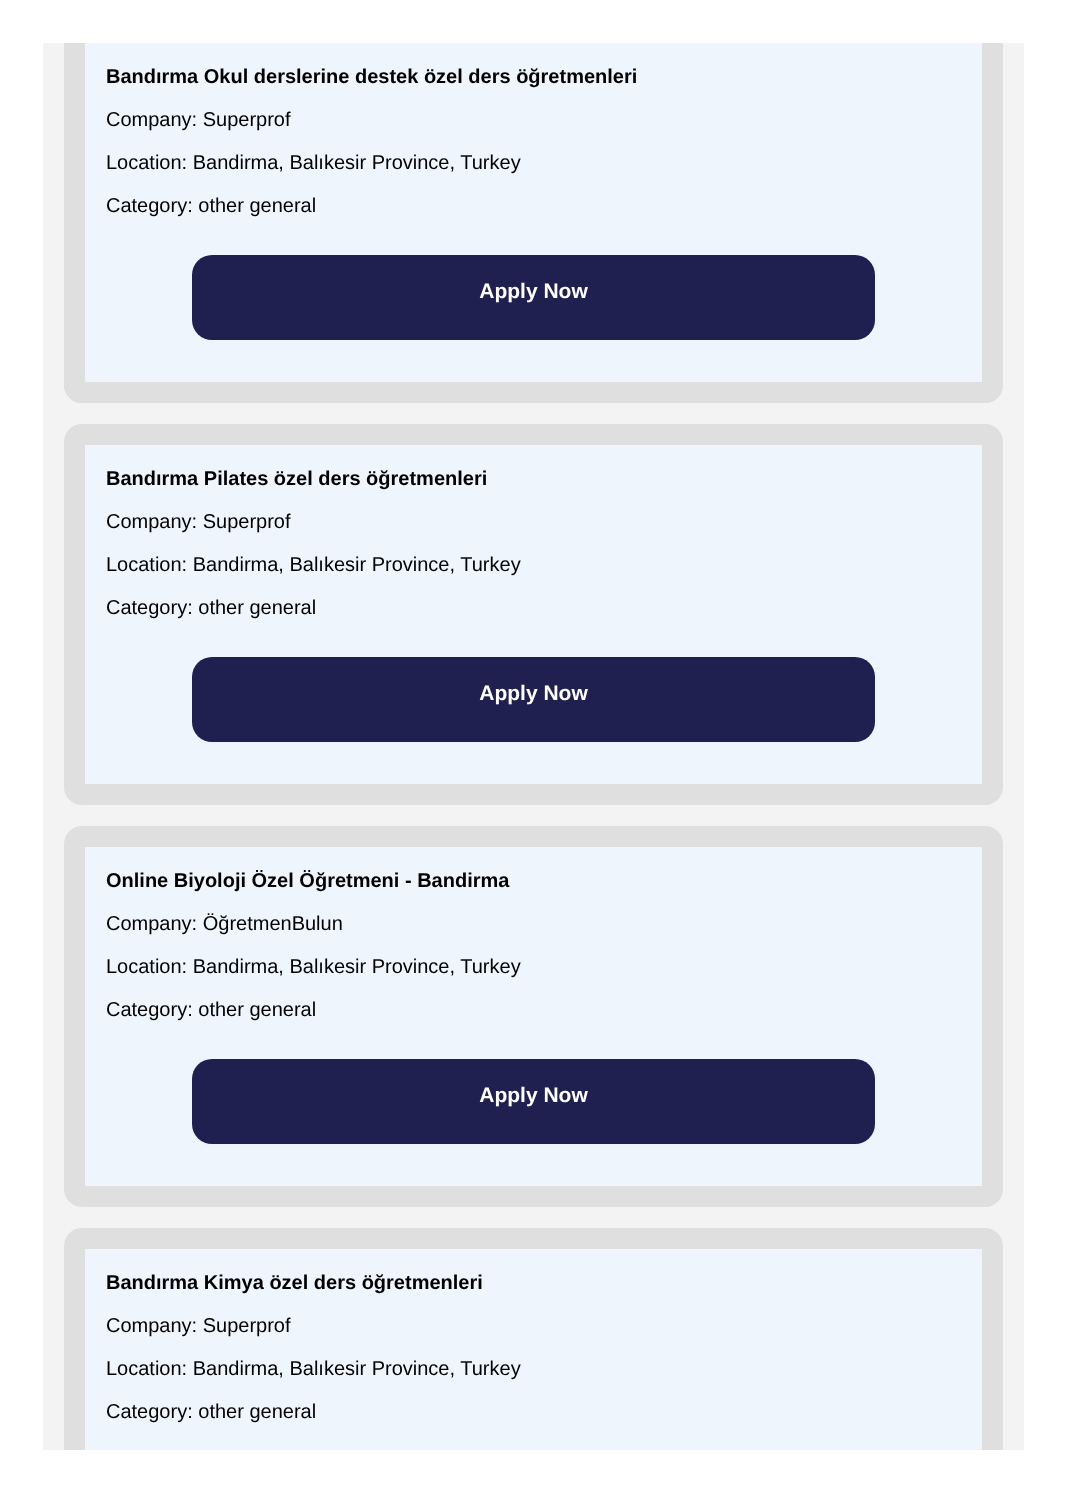Bandırma Okul derslerine destek özel ders öğretmenleri
Company: Superprof
Location: Bandirma, Balıkesir Province, Turkey
Category: other general
Apply Now
Bandırma Pilates özel ders öğretmenleri
Company: Superprof
Location: Bandirma, Balıkesir Province, Turkey
Category: other general
Apply Now
Online Biyoloji Özel Öğretmeni - Bandirma
Company: ÖğretmenBulun
Location: Bandirma, Balıkesir Province, Turkey
Category: other general
Apply Now
Bandırma Kimya özel ders öğretmenleri
Company: Superprof
Location: Bandirma, Balıkesir Province, Turkey
Category: other general